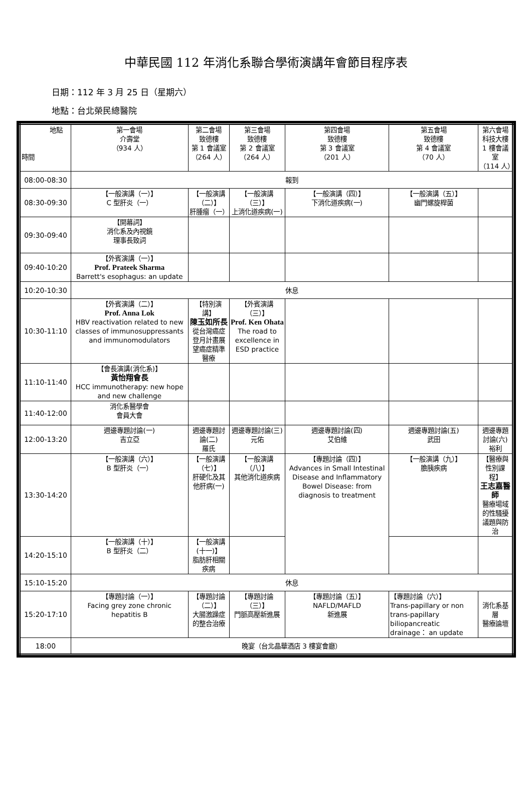中華民國 112 年消化系聯合學術演講年會節目程序表
日期：112 年 3 月 25 日（星期六）
地點：台北榮民總醫院
| 地點 時間 | 第一會場 介壽堂 （934 人） | 第二會場 致德樓 第 1 會議室 （264 人） | 第三會場 致德樓 第 2 會議室 （264 人） | 第四會場 致德樓 第 3 會議室 （201 人） | 第五會場 致德樓 第 4 會議室 （70 人） | 第六會場 科技大樓 1 樓會議室 （114 人） |
| 08:00-08:30 | 報到 | | | | | |
| 08:30-09:30 | 【一般演講（一）】 C 型肝炎（一） | 【一般演講（二）】 肝腫瘤（一） | 【一般演講（三）】 上消化道疾病(一) | 【一般演講（四）】 下消化道疾病(一) | 【一般演講（五）】 幽門螺旋桿菌 | |
| 09:30-09:40 | 【開幕詞】 消化系及內視鏡 理事長致詞 | | | | | |
| 09:40-10:20 | 【外賓演講（一）】 Prof. Prateek Sharma Barrett's esophagus: an update | | | | | |
| 10:20-10:30 | 休息 | | | | | |
| 10:30-11:10 | 【外賓演講（二）】 Prof. Anna Lok HBV reactivation related to new classes of immunosuppressants and immunomodulators | 【特別演講】 陳玉如所長 從台灣癌症登月計畫展望癌症精準醫療 | 【外賓演講（三）】 Prof. Ken Ohata The road to excellence in ESD practice | | | |
| 11:10-11:40 | 【會長演講(消化系)】 黃怡翔會長 HCC immunotherapy: new hope and new challenge | | | | | |
| 11:40-12:00 | 消化系醫學會 會員大會 | | | | | |
| 12:00-13:20 | 週邊專題討論(一) 吉立亞 | 週邊專題討論(二) 羅氏 | 週邊專題討論(三) 元佑 | 週邊專題討論(四) 艾伯維 | 週邊專題討論(五) 武田 | 週邊專題討論(六) 裕利 |
| 13:30-14:20 | 【一般演講（六）】 B 型肝炎（一） | 【一般演講（七）】 肝硬化及其他肝病(一) | 【一般演講（八）】 其他消化道疾病 | 【專題討論（四）】 Advances in Small Intestinal Disease and Inflammatory Bowel Disease: from diagnosis to treatment | 【一般演講（九）】 膽胰疾病 | 【醫療與性別課程】 王志嘉醫師 醫療場域的性騷擾議題與防治 |
| 14:20-15:10 | 【一般演講（十）】 B 型肝炎（二） | 【一般演講(十一)】 脂肪肝相關疾病 | | | | |
| 15:10-15:20 | 休息 | | | | | |
| 15:20-17:10 | 【專題討論（一）】 Facing grey zone chronic hepatitis B | 【專題討論（二）】 大腸激躁症的整合治療 | 【專題討論（三）】 門脈高壓新進展 | 【專題討論（五）】 NAFLD/MAFLD 新進展 | 【專題討論（六）】 Trans-papillary or non trans-papillary biliopancreatic drainage： an update | 消化系基層 醫療論壇 |
| 18:00 | 晚宴（台北晶華酒店 3 樓宴會廳） | | | | | |